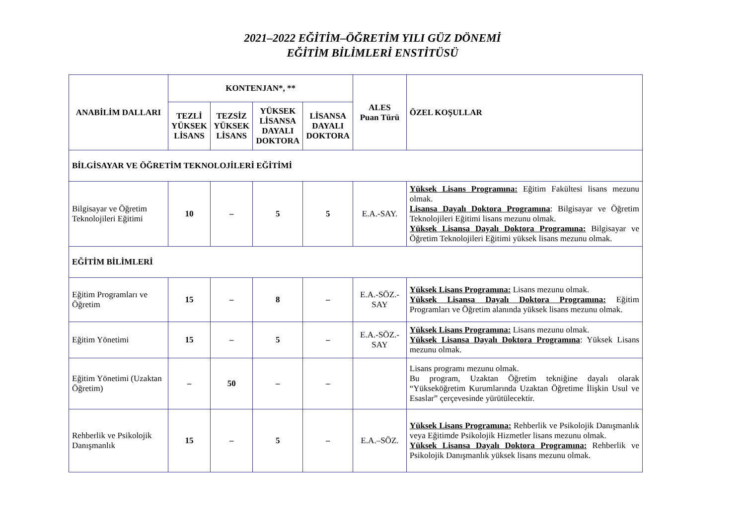2021–2022 EĞİTİM–ÖĞRETİM YILI GÜZ DÖNEMİ
EĞİTİM BİLİMLERİ ENSTİTÜSÜ
| ANABİLİM DALLARI | KONTENJAN*, ** | | | | ALES Puan Türü | ÖZEL KOŞULLAR |
| --- | --- | --- | --- | --- | --- | --- |
| | TEZLİ YÜKSEK LİSANS | TEZSİZ YÜKSEK LİSANS | YÜKSEK LİSANSA DAYALI DOKTORA | LİSANSA DAYALI DOKTORA | | |
| BİLGİSAYAR VE ÖĞRETİM TEKNOLOJİLERİ EĞİTİMİ | | | | | | |
| Bilgisayar ve Öğretim Teknolojileri Eğitimi | 10 | – | 5 | 5 | E.A.-SAY. | Yüksek Lisans Programına: Eğitim Fakültesi lisans mezunu olmak. Lisansa Dayalı Doktora Programına : Bilgisayar ve Öğretim Teknolojileri Eğitimi lisans mezunu olmak. Yüksek Lisansa Dayalı Doktora Programına: Bilgisayar ve Öğretim Teknolojileri Eğitimi yüksek lisans mezunu olmak. |
| EĞİTİM BİLİMLERİ | | | | | | |
| Eğitim Programları ve Öğretim | 15 | – | 8 | – | E.A.-SÖZ.-SAY | Yüksek Lisans Programına: Lisans mezunu olmak. Yüksek Lisansa Dayalı Doktora Programına: Eğitim Programları ve Öğretim alanında yüksek lisans mezunu olmak. |
| Eğitim Yönetimi | 15 | – | 5 | – | E.A.-SÖZ.-SAY | Yüksek Lisans Programına: Lisans mezunu olmak. Yüksek Lisansa Dayalı Doktora Programına : Yüksek Lisans mezunu olmak. |
| Eğitim Yönetimi (Uzaktan Öğretim) | – | 50 | – | – | | Lisans programı mezunu olmak. Bu program, Uzaktan Öğretim tekniğine dayalı olarak “Yükseköğretim Kurumlarında Uzaktan Öğretime İlişkin Usul ve Esaslar” çerçevesinde yürütülecektir. |
| Rehberlik ve Psikolojik Danışmanlık | 15 | – | 5 | – | E.A.–SÖZ. | Yüksek Lisans Programına: Rehberlik ve Psikolojik Danışmanlık veya Eğitimde Psikolojik Hizmetler lisans mezunu olmak. Yüksek Lisansa Dayalı Doktora Programına: Rehberlik ve Psikolojik Danışmanlık yüksek lisans mezunu olmak. |